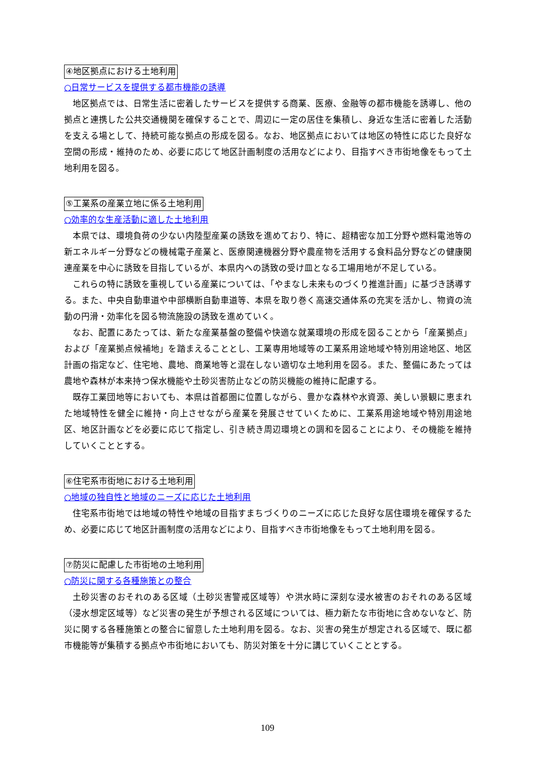④地区拠点における土地利用
○日常サービスを提供する都市機能の誘導
地区拠点では、日常生活に密着したサービスを提供する商業、医療、金融等の都市機能を誘導し、他の拠点と連携した公共交通機関を確保することで、周辺に一定の居住を集積し、身近な生活に密着した活動を支える場として、持続可能な拠点の形成を図る。なお、地区拠点においては地区の特性に応じた良好な空間の形成・維持のため、必要に応じて地区計画制度の活用などにより、目指すべき市街地像をもって土地利用を図る。
⑤工業系の産業立地に係る土地利用
○効率的な生産活動に適した土地利用
本県では、環境負荷の少ない内陸型産業の誘致を進めており、特に、超精密な加工分野や燃料電池等の新エネルギー分野などの機械電子産業と、医療関連機器分野や農産物を活用する食料品分野などの健康関連産業を中心に誘致を目指しているが、本県内への誘致の受け皿となる工場用地が不足している。
これらの特に誘致を重視している産業については、「やまなし未来ものづくり推進計画」に基づき誘導する。また、中央自動車道や中部横断自動車道等、本県を取り巻く高速交通体系の充実を活かし、物資の流動の円滑・効率化を図る物流施設の誘致を進めていく。
なお、配置にあたっては、新たな産業基盤の整備や快適な就業環境の形成を図ることから「産業拠点」および「産業拠点候補地」を踏まえることとし、工業専用地域等の工業系用途地域や特別用途地区、地区計画の指定など、住宅地、農地、商業地等と混在しない適切な土地利用を図る。また、整備にあたっては農地や森林が本来持つ保水機能や土砂災害防止などの防災機能の維持に配慮する。
既存工業団地等においても、本県は首都圏に位置しながら、豊かな森林や水資源、美しい景観に恵まれた地域特性を健全に維持・向上させながら産業を発展させていくために、工業系用途地域や特別用途地区、地区計画などを必要に応じて指定し、引き続き周辺環境との調和を図ることにより、その機能を維持していくこととする。
⑥住宅系市街地における土地利用
○地域の独自性と地域のニーズに応じた土地利用
住宅系市街地では地域の特性や地域の目指すまちづくりのニーズに応じた良好な居住環境を確保するため、必要に応じて地区計画制度の活用などにより、目指すべき市街地像をもって土地利用を図る。
⑦防災に配慮した市街地の土地利用
○防災に関する各種施策との整合
土砂災害のおそれのある区域（土砂災害警戒区域等）や洪水時に深刻な浸水被害のおそれのある区域（浸水想定区域等）など災害の発生が予想される区域については、極力新たな市街地に含めないなど、防災に関する各種施策との整合に留意した土地利用を図る。なお、災害の発生が想定される区域で、既に都市機能等が集積する拠点や市街地においても、防災対策を十分に講じていくこととする。
109